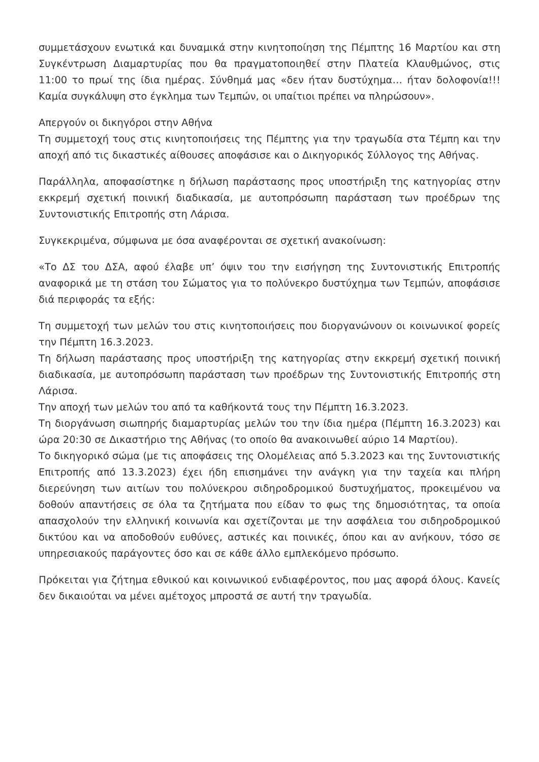συμμετάσχουν ενωτικά και δυναμικά στην κινητοποίηση της Πέμπτης 16 Μαρτίου και στη Συγκέντρωση Διαμαρτυρίας που θα πραγματοποιηθεί στην Πλατεία Κλαυθμώνος, στις 11:00 το πρωί της ίδια ημέρας. Σύνθημά μας «δεν ήταν δυστύχημα… ήταν δολοφονία!!! Καμία συγκάλυψη στο έγκλημα των Τεμπών, οι υπαίτιοι πρέπει να πληρώσουν».
Απεργούν οι δικηγόροι στην Αθήνα
Τη συμμετοχή τους στις κινητοποιήσεις της Πέμπτης για την τραγωδία στα Τέμπη και την αποχή από τις δικαστικές αίθουσες αποφάσισε και ο Δικηγορικός Σύλλογος της Αθήνας.
Παράλληλα, αποφασίστηκε η δήλωση παράστασης προς υποστήριξη της κατηγορίας στην εκκρεμή σχετική ποινική διαδικασία, με αυτοπρόσωπη παράσταση των προέδρων της Συντονιστικής Επιτροπής στη Λάρισα.
Συγκεκριμένα, σύμφωνα με όσα αναφέρονται σε σχετική ανακοίνωση:
«Το ΔΣ του ΔΣΑ, αφού έλαβε υπ’ όψιν του την εισήγηση της Συντονιστικής Επιτροπής αναφορικά με τη στάση του Σώματος για το πολύνεκρο δυστύχημα των Τεμπών, αποφάσισε διά περιφοράς τα εξής:
Τη συμμετοχή των μελών του στις κινητοποιήσεις που διοργανώνουν οι κοινωνικοί φορείς την Πέμπτη 16.3.2023.
Τη δήλωση παράστασης προς υποστήριξη της κατηγορίας στην εκκρεμή σχετική ποινική διαδικασία, με αυτοπρόσωπη παράσταση των προέδρων της Συντονιστικής Επιτροπής στη Λάρισα.
Την αποχή των μελών του από τα καθήκοντά τους την Πέμπτη 16.3.2023.
Τη διοργάνωση σιωπηρής διαμαρτυρίας μελών του την ίδια ημέρα (Πέμπτη 16.3.2023) και ώρα 20:30 σε Δικαστήριο της Αθήνας (το οποίο θα ανακοινωθεί αύριο 14 Μαρτίου).
Το δικηγορικό σώμα (με τις αποφάσεις της Ολομέλειας από 5.3.2023 και της Συντονιστικής Επιτροπής από 13.3.2023) έχει ήδη επισημάνει την ανάγκη για την ταχεία και πλήρη διερεύνηση των αιτίων του πολύνεκρου σιδηροδρομικού δυστυχήματος, προκειμένου να δοθούν απαντήσεις σε όλα τα ζητήματα που είδαν το φως της δημοσιότητας, τα οποία απασχολούν την ελληνική κοινωνία και σχετίζονται με την ασφάλεια του σιδηροδρομικού δικτύου και να αποδοθούν ευθύνες, αστικές και ποινικές, όπου και αν ανήκουν, τόσο σε υπηρεσιακούς παράγοντες όσο και σε κάθε άλλο εμπλεκόμενο πρόσωπο.
Πρόκειται για ζήτημα εθνικού και κοινωνικού ενδιαφέροντος, που μας αφορά όλους. Κανείς δεν δικαιούται να μένει αμέτοχος μπροστά σε αυτή την τραγωδία.